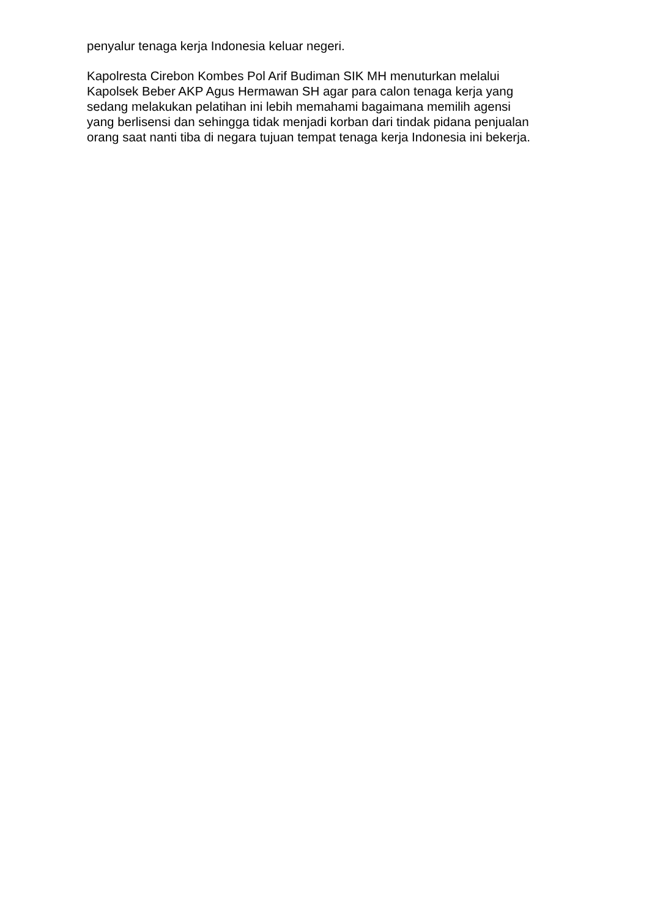penyalur tenaga kerja Indonesia keluar negeri.
Kapolresta Cirebon Kombes Pol Arif Budiman SIK MH menuturkan melalui
Kapolsek Beber AKP Agus Hermawan SH agar para calon tenaga kerja yang
sedang melakukan pelatihan ini lebih memahami bagaimana memilih agensi
yang berlisensi dan sehingga tidak menjadi korban dari tindak pidana penjualan
orang saat nanti tiba di negara tujuan tempat tenaga kerja Indonesia ini bekerja.